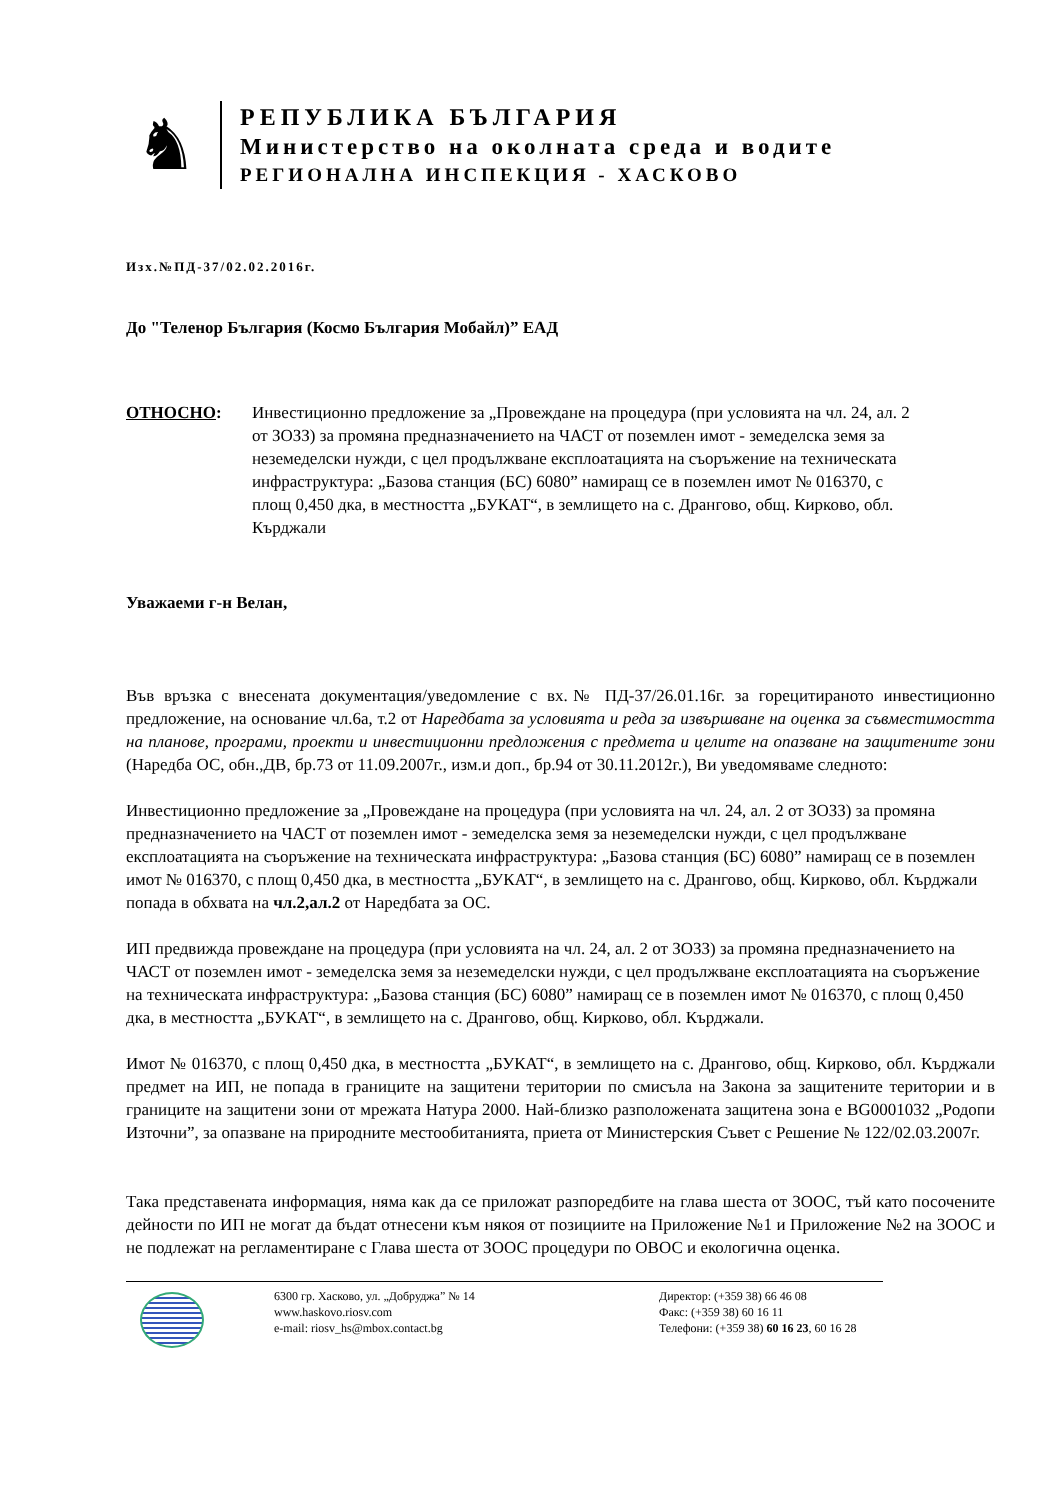♞
РЕПУБЛИКА БЪЛГАРИЯ
Министерство на околната среда и водите
РЕГИОНАЛНА ИНСПЕКЦИЯ - ХАСКОВО
Изх.№ПД-37/02.02.2016г.
До "Теленор България (Космо България Мобайл)” ЕАД
ОТНОСНО: Инвестиционно предложение за „Провеждане на процедура (при условията на чл. 24, ал. 2 от ЗОЗЗ) за промяна предназначението на ЧАСТ от поземлен имот - земеделска земя за неземеделски нужди, с цел продължване експлоатацията на съоръжение на техническата инфраструктура: „Базова станция (БС) 6080” намиращ се в поземлен имот № 016370, с площ 0,450 дка, в местността „БУКАТ“, в землището на с. Дрангово, общ. Кирково, обл. Кърджали
Уважаеми г-н Велан,
Във връзка с внесената документация/уведомление с вх.№ ПД-37/26.01.16г. за горецитираното инвестиционно предложение, на основание чл.6а, т.2 от Наредбата за условията и реда за извършване на оценка за съвместимостта на планове, програми, проекти и инвестиционни предложения с предмета и целите на опазване на защитените зони (Наредба ОС, обн.,ДВ, бр.73 от 11.09.2007г., изм.и доп., бр.94 от 30.11.2012г.), Ви уведомяваме следното:
Инвестиционно предложение за „Провеждане на процедура (при условията на чл. 24, ал. 2 от ЗОЗЗ) за промяна предназначението на ЧАСТ от поземлен имот - земеделска земя за неземеделски нужди, с цел продължване експлоатацията на съоръжение на техническата инфраструктура: „Базова станция (БС) 6080” намиращ се в поземлен имот № 016370, с площ 0,450 дка, в местността „БУКАТ“, в землището на с. Дрангово, общ. Кирково, обл. Кърджали попада в обхвата на чл.2,ал.2 от Наредбата за ОС.
ИП предвижда провеждане на процедура (при условията на чл. 24, ал. 2 от ЗОЗЗ) за промяна предназначението на ЧАСТ от поземлен имот - земеделска земя за неземеделски нужди, с цел продължване експлоатацията на съоръжение на техническата инфраструктура: „Базова станция (БС) 6080” намиращ се в поземлен имот № 016370, с площ 0,450 дка, в местността „БУКАТ“, в землището на с. Дрангово, общ. Кирково, обл. Кърджали.
Имот № 016370, с площ 0,450 дка, в местността „БУКАТ“, в землището на с. Дрангово, общ. Кирково, обл. Кърджали предмет на ИП, не попада в границите на защитени територии по смисъла на Закона за защитените територии и в границите на защитени зони от мрежата Натура 2000. Най-близко разположената защитена зона е BG0001032 „Родопи Източни”, за опазване на природните местообитанията, приета от Министерския Съвет с Решение № 122/02.03.2007г.
Така представената информация, няма как да се приложат разпоредбите на глава шеста от ЗООС, тъй като посочените дейности по ИП не могат да бъдат отнесени към някоя от позициите на Приложение №1 и Приложение №2 на ЗООС и не подлежат на регламентиране с Глава шеста от ЗООС процедури по ОВОС и екологична оценка.
6300 гр. Хасково, ул. „Добруджа” № 14
www.haskovo.riosv.com
e-mail: riosv_hs@mbox.contact.bg
Директор: (+359 38) 66 46 08
Факс: (+359 38) 60 16 11
Телефони: (+359 38) 60 16 23, 60 16 28